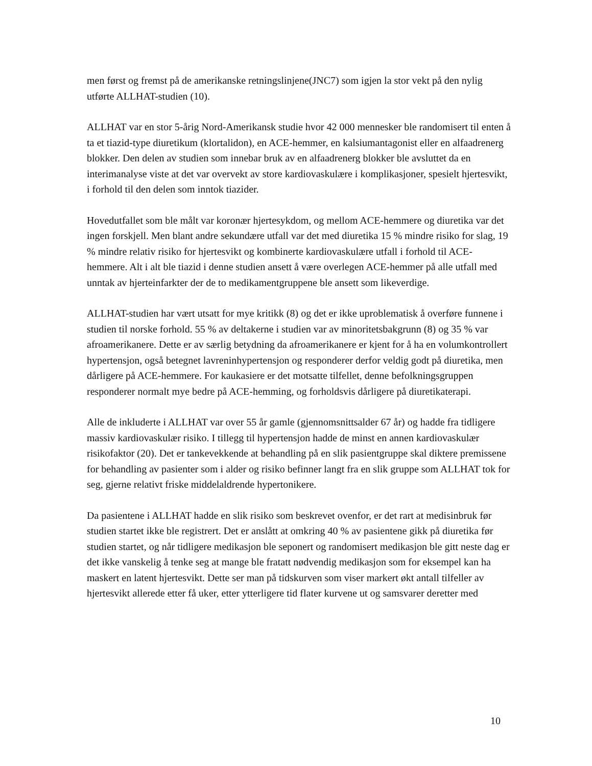men først og fremst på de amerikanske retningslinjene(JNC7) som igjen la stor vekt på den nylig utførte ALLHAT-studien (10).
ALLHAT var en stor 5-årig Nord-Amerikansk studie hvor 42 000 mennesker ble randomisert til enten å ta et tiazid-type diuretikum (klortalidon), en ACE-hemmer, en kalsiumantagonist eller en alfaadrenerg blokker. Den delen av studien som innebar bruk av en alfaadrenerg blokker ble avsluttet da en interimanalyse viste at det var overvekt av store kardiovaskulære i komplikasjoner, spesielt hjertesvikt, i forhold til den delen som inntok tiazider.
Hovedutfallet som ble målt var koronær hjertesykdom, og mellom ACE-hemmere og diuretika var det ingen forskjell. Men blant andre sekundære utfall var det med diuretika 15 % mindre risiko for slag, 19 % mindre relativ risiko for hjertesvikt og kombinerte kardiovaskulære utfall i forhold til ACE-hemmere. Alt i alt ble tiazid i denne studien ansett å være overlegen ACE-hemmer på alle utfall med unntak av hjerteinfarkter der de to medikamentgruppene ble ansett som likeverdige.
ALLHAT-studien har vært utsatt for mye kritikk (8) og det er ikke uproblematisk å overføre funnene i studien til norske forhold. 55 % av deltakerne i studien var av minoritetsbakgrunn (8) og 35 % var afroamerikanere. Dette er av særlig betydning da afroamerikanere er kjent for å ha en volumkontrollert hypertensjon, også betegnet lavreninhypertensjon og responderer derfor veldig godt på diuretika, men dårligere på ACE-hemmere. For kaukasiere er det motsatte tilfellet, denne befolkningsgruppen responderer normalt mye bedre på ACE-hemming, og forholdsvis dårligere på diuretikaterapi.
Alle de inkluderte i ALLHAT var over 55 år gamle (gjennomsnittsalder 67 år) og hadde fra tidligere massiv kardiovaskulær risiko. I tillegg til hypertensjon hadde de minst en annen kardiovaskulær risikofaktor (20). Det er tankevekkende at behandling på en slik pasientgruppe skal diktere premissene for behandling av pasienter som i alder og risiko befinner langt fra en slik gruppe som ALLHAT tok for seg, gjerne relativt friske middelaldrende hypertonikere.
Da pasientene i ALLHAT hadde en slik risiko som beskrevet ovenfor, er det rart at medisinbruk før studien startet ikke ble registrert. Det er anslått at omkring 40 % av pasientene gikk på diuretika før studien startet, og når tidligere medikasjon ble seponert og randomisert medikasjon ble gitt neste dag er det ikke vanskelig å tenke seg at mange ble fratatt nødvendig medikasjon som for eksempel kan ha maskert en latent hjertesvikt. Dette ser man på tidskurven som viser markert økt antall tilfeller av hjertesvikt allerede etter få uker, etter ytterligere tid flater kurvene ut og samsvarer deretter med
10